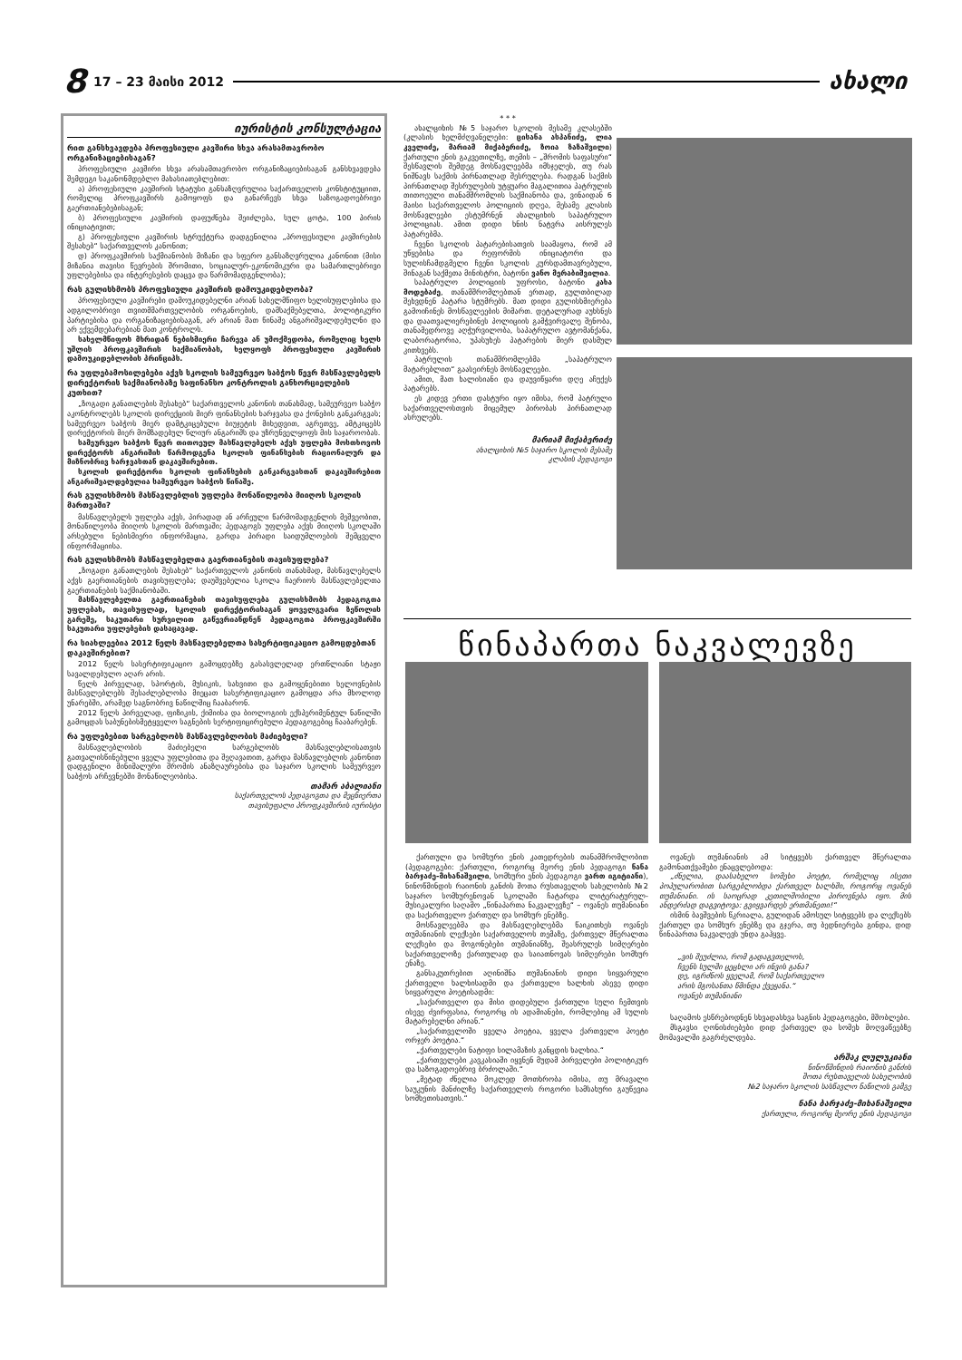8 17 – 23 მაისი 2012 ახალი
იურისტის კონსულტაცია
რით განსხვავდება პროფესიული კავშირი სხვა არასამთავრობო ორგანიზაციებისაგან?
პროფესიული კავშირი სხვა არასამთავრობო ორგანიზაციებისაგან განსხვავდება შემდეგი საკანონმდებლო მახასიათებლებით:
ა) პროფესიული კავშირის სტატუსი განსაზღვრულია საქართველოს კონსტიტუციით, რომელიც პროფკავშირს გამოყოფს და განარჩევს სხვა საზოგადოებრივი გაერთიანებებისაგან;
ბ) პროფესიული კავშირის დაფუძნება შეიძლება, სულ ცოტა, 100 პირის ინიციატივით;
გ) პროფესიული კავშირის სტრუქტურა დადგენილია „პროფესიული კავშირების შესახებ“ საქართველოს კანონით;
დ) პროფკავშირის საქმიანობის მიზანი და სფერო განსაზღვრულია კანონით (მისი მიზანია თავისი წევრების შრომითი, სოციალურ-ეკონომიკური და სამართლებრივი უფლებებისა და ინტერესების დაცვა და წარმომადგენლობა);
რას გულისხმობს პროფესიული კავშირის დამოუკიდებლობა?
პროფესიული კავშირები დამოუკიდებელნი არიან სახელმწიფო ხელისუფლებისა და ადგილობრივი თვითმმართველობის ორგანოების, დამსაქმებელთა, პოლიტიკური პარტიებისა და ორგანიზაციებისაგან, არ არიან მათ წინაშე ანგარიშვალდებულნი და არ ექვემდებარებიან მათ კონტროლს.
სახელმწიფოს მხრიდან ნებისმიერი ჩარევა ან უმოქმედობა, რომელიც ხელს უშლის პროფკავშირის საქმიანობას, ხელყოფს პროფესიული კავშირის დამოუკიდებლობის პრინციპს.
რა უფლებამოსილებები აქვს სკოლის სამეურვეო საბჭოს წევრ მასწავლებელს დირექტორის საქმიანობაზე საფინანსო კონტროლის განხორციელების კუთხით?
„ზოგადი განათლების შესახებ“ საქართველოს კანონის თანახმად, სამეურვეო საბჭო აკონტროლებს სკოლის დირექციის მიერ ფინანსების ხარჯვასა და ქონების განკარგვას; სამეურვეო საბჭოს მიერ დამტკიცებული ბიუჯეტის მიხედვით, აგრეთვე, ამტკიცებს დირექტორის მიერ მომზადებულ წლიურ ანგარიშს და უზრუნველყოფს მის საჯაროობას.
სამეურვეო საბჭოს წევრ თითოეულ მასწავლებელს აქვს უფლება მოსთხოვოს დირექტორს ანგარიშის წარმოდგენა სკოლის ფინანსების რაციონალურ და მიზნობრივ ხარჯვასთან დაკავშირებით.
სკოლის დირექტორი სკოლის ფინანსების განკარგვასთან დაკავშირებით ანგარიშვალდებულია სამეურვეო საბჭოს წინაშე.
რას გულისხმობს მასწავლებლის უფლება მონაწილეობა მიიღოს სკოლის მართვაში?
მასწავლებელს უფლება აქვს, პირადად ან არჩეული წარმომადგენლის მეშვეობით, მონაწილეობა მიიღოს სკოლის მართვაში; პედაგოგს უფლება აქვს მიიღოს სკოლაში არსებული ნებისმიერი ინფორმაცია, გარდა პირადი საიდუმლოების შემცველი ინფორმაციისა.
რას გულისხმობს მასწავლებელთა გაერთიანების თავისუფლება?
„ზოგადი განათლების შესახებ“ საქართველოს კანონის თანახმად, მასწავლებელს აქვს გაერთიანების თავისუფლება; დაუშვებელია სკოლა ჩაერიოს მასწავლებელთა გაერთიანების საქმიანობაში.
მასწავლებელთა გაერთიანების თავისუფლება გულისხმობს პედაგოგთა უფლებას, თავისუფლად, სკოლის დირექტორისაგან ყოველგვარი ზეწოლის გარეშე, საკუთარი სურვილით გაწევრიანდნენ პედაგოგთა პროფკავშირში საკუთარი უფლებების დასაცავად.
რა სიახლეებია 2012 წელს მასწავლებელთა სასერტიფიკაციო გამოცდებთან დაკავშირებით?
2012 წელს სასერტიფიკაციო გამოცდებზე გასასვლელად ერთწლიანი სტაჟი სავალდებულო აღარ არის.
წელს პირველად, სპორტის, მუსიკის, სახვითი და გამოყენებითი ხელოვნების მასწავლებლებს შესაძლებლობა მიეცათ სასერტიფიკაციო გამოცდა არა მხოლოდ უნარებში, არამედ საგნობრივ ნაწილშიც ჩააბარონ.
2012 წელს პირველად, ფიზიკის, ქიმიისა და ბიოლოგიის ექსპერიმენტულ ნაწილში გამოცდას საბუნებისმეტყველო საგნების სერტიფიცირებული პედაგოგებიც ჩააბარებენ.
რა უფლებებით სარგებლობს მასწავლებლობის მაძიებელი?
მასწავლებლობის მაძიებელი სარგებლობს მასწავლებლისათვის გათვალისწინებული ყველა უფლებითა და შეღავათით, გარდა მასწავლებლის კანონით დადგენილი მინიმალური შრომის ანაზღაურებისა და საჯარო სკოლის სამეურვეო საბჭოს არჩევნებში მონაწილეობისა.
თამარ აბალიანი
საქართველოს პედაგოგთა და მეცნიერთა
თავისუფალი პროფკავშირის იურისტი
* * *
ახალციხის №5 საჯარო სკოლის მესამე კლასებში (კლასის ხელმძღვანელები: ცისანა ასპანიძე, ლია კველიძე, მარიამ მიქაბერიძე, ზოია ზაზაშვილი) ქართული ენის გაკვეთილზე, თემის – „შრომის საფასური“ შესწავლის შემდეგ მოსწავლეებმა იმსჯელეს, თუ რას ნიშნავს საქმის პირნათლად შესრულება. რადგან საქმის პირნათლად შესრულების უტყუარი მაგალითია პატრულის თითოეული თანამშრომლის საქმიანობა და, ვინაიდან 6 მაისი საქართველოს პოლიციის დღეა, მესამე კლასის მოსწავლეები ესტუმრნენ ახალციხის საპატრულო პოლიციას. ამით დიდი ხნის ნატვრა აისრულეს პატარებმა.
ჩვენი სკოლის პატარებისათვის საამაყოა, რომ ამ უწყებისა და რეფორმის ინიციატორი და სულისჩამდგმელი ჩვენი სკოლის კურსდამთავრებული, შინაგან საქმეთა მინისტრი, ბატონი ვანო მერაბიშვილია.
საპატრულო პოლიციის უფროსი, ბატონი კახა მოდებაძე, თანამშრომლებთან ერთად, გულთბილად შეხვდნენ პატარა სტუმრებს. მათ დიდი გულისხმიერება გამოიჩინეს მოსწავლეების მიმართ. დეტალურად აუხსნეს და დაათვალიერებინეს პოლიციის გამჭვირვალე შენობა, თანამედროვე აღჭურვილობა, საპატრულო ავტომანქანა, ლაბორატორია, უპასუხეს პატარების მიერ დასმულ კითხვებს.
პატრულის თანამშრომლებმა „საპატრულო მატარებლით“ გაასეირნეს მოსწავლეები.
ამით, მათ ხალისიანი და დაუვიწყარი დღე აჩუქეს პატარებს.
ეს კიდევ ერთი დასტური იყო იმისა, რომ პატრული საქართველოსთვის მიცემულ პირობას პირნათლად ასრულებს.
მარიამ მიქაბერიძე
ახალციხის №5 საჯარო სკოლის მესამე
კლასის პედაგოგი
წინაპართა ნაკვალევზე
ქართული და სომხური ენის კათედრების თანამშრომლობით (პედაგოგები: ქართული, როგორც მეორე ენის პედაგოგი ნანა ბარჯაძე-მიხანაშვილი, სომხური ენის პედაგოგი ვართ იგიტიანი), ნინოწმინდის რაიონის განძის შოთა რუსთაველის სახელობის №2 საჯარო სომხურენოვან სკოლაში ჩატარდა ლიტერატურულ-მუსიკალური საღამო „წინაპართა ნაკვალევზე“ – ოვანეს თუმანიანი და საქართველო ქართულ და სომხურ ენებზე.
მოსწავლეებმა და მასწავლებლებმა წაიკითხეს ოვანეს თუმანიანის ლექსები საქართველოს თემაზე, ქართველ მწერალთა ლექსები და მოგონებები თუმანიანზე, შეასრულეს სიმღერები საქართველოზე ქართულად და საიათნოვას სიმღერები სომხურ ენაზე.
განსაკუთრებით აღინიშნა თუმანიანის დიდი სიყვარული ქართველი ხალხისადმი და ქართველი ხალხის ასევე დიდი სიყვარული პოეტისადმი:
„საქართველო და მისი დიდებული ქართული სული ჩემთვის ისევე ძვირფასია, როგორც ის ადამიანები, რომლებიც ამ სულის მატარებელნი არიან.“
„საქართველოში ყველა პოეტია, ყველა ქართველი პოეტი ორჯერ პოეტია.“
„ქართველები ნატიფი სილამაზის განცდის ხალხია.“
„ქართველები კავკასიაში იყვნენ მუდამ პირველები პოლიტიკურ და საზოგადოებრივ ბრძოლაში.“
„მეტად ძნელია მოკლედ მოთხრობა იმისა, თუ მრავალი საუკუნის მანძილზე საქართველოს როგორი სამსახური გაუწევია სომხეთისათვის.“
ოვანეს თუმანიანის ამ სიტყვებს ქართველ მწერალთა გამონათქვამები ენაცვლებოდა:
„ძნელია, დაასახელო სომეხი პოეტი, რომელიც ისეთი პოპულარობით სარგებლობდა ქართველ ხალხში, როგორც ოვანეს თუმანიანი. ის საოცრად კეთილშობილი პიროვნება იყო. მის ანდერძად დაგვიტოვა: გვიყვარდეს ერთმანეთი!“
ისმინ ბავშვების წკრიალა, გულიდან ამოსულ სიტყვებს და ლექსებს ქართულ და სომხურ ენებზე და გჯერა, თუ ბედნიერება გინდა, დიდ წინაპართა ნაკვალევს უნდა გაჰყვე.
„ვის შეუძლია, რომ გადაგვთელოს,
ჩვენს სულში ცეცხლი არ ინვის განა?
დე, იგრძნოს ყველამ, რომ საქართველო
არის მგოსანთა წმინდა ქვეყანა.“
ოვანეს თუმანიანი
საღამოს ესწრებოდნენ სხვადასხვა საგნის პედაგოგები, მშობლები.
მსგავსი ღონისძიებები დიდ ქართველ და სომეხ მოღვაწეებზე მომავალში გაგრძელდება.
არშაკ ლულუკიანი
ნინოწმინდის რაიონის განძის
შოთა რუსთაველის სახელობის
№2 საჯარო სკოლის სასწავლო ნაწილის გამგე
ნანა ბარჯაძე-მიხანაშვილი
ქართული, როგორც მეორე ენის პედაგოგი